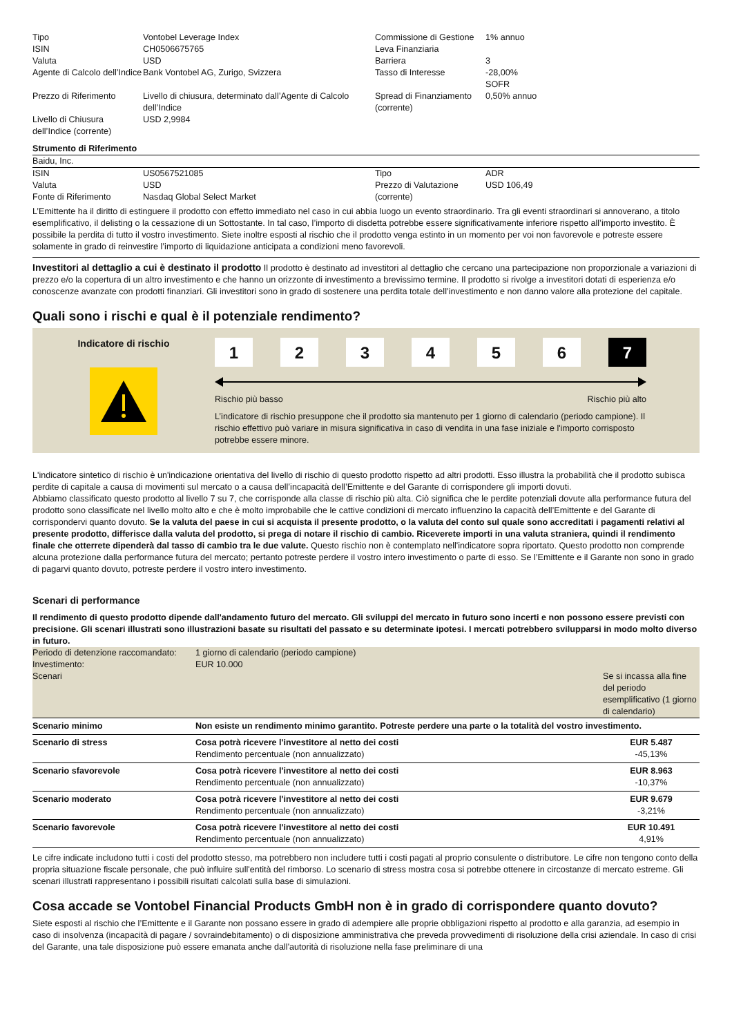| Tipo ISIN Valuta Agente di Calcolo dell’Indice | Vontobel Leverage Index CH0506675765 USD Bank Vontobel AG, Zurigo, Svizzera | Commissione di Gestione Leva Finanziaria Barriera Tasso di Interesse | 1% annuo 3 -28,00% SOFR |
| Prezzo di Riferimento | Livello di chiusura, determinato dall’Agente di Calcolo dell’Indice | Spread di Finanziamento (corrente) | 0,50% annuo |
| Livello di Chiusura dell’Indice (corrente) | USD 2,9984 | | |
Strumento di Riferimento
Baidu, Inc.
| ISIN Valuta Fonte di Riferimento | US0567521085 USD Nasdaq Global Select Market | Tipo Prezzo di Valutazione (corrente) | ADR USD 106,49 |
L’Emittente ha il diritto di estinguere il prodotto con effetto immediato nel caso in cui abbia luogo un evento straordinario. Tra gli eventi straordinari si annoverano, a titolo esemplificativo, il delisting o la cessazione di un Sottostante. In tal caso, l’importo di disdetta potrebbe essere significativamente inferiore rispetto all’importo investito. È possibile la perdita di tutto il vostro investimento. Siete inoltre esposti al rischio che il prodotto venga estinto in un momento per voi non favorevole e potreste essere solamente in grado di reinvestire l’importo di liquidazione anticipata a condizioni meno favorevoli.
Investitori al dettaglio a cui è destinato il prodotto Il prodotto è destinato ad investitori al dettaglio che cercano una partecipazione non proporzionale a variazioni di prezzo e/o la copertura di un altro investimento e che hanno un orizzonte di investimento a brevissimo termine. Il prodotto si rivolge a investitori dotati di esperienza e/o conoscenze avanzate con prodotti finanziari. Gli investitori sono in grado di sostenere una perdita totale dell’investimento e non danno valore alla protezione del capitale.
Quali sono i rischi e qual è il potenziale rendimento?
Indicatore di rischio
1 2 3 4 5 6 7
Rischio più basso Rischio più alto
L’indicatore di rischio presuppone che il prodotto sia mantenuto per 1 giorno di calendario (periodo campione). Il rischio effettivo può variare in misura significativa in caso di vendita in una fase iniziale e l'importo corrisposto potrebbe essere minore.
L'indicatore sintetico di rischio è un'indicazione orientativa del livello di rischio di questo prodotto rispetto ad altri prodotti. Esso illustra la probabilità che il prodotto subisca perdite di capitale a causa di movimenti sul mercato o a causa dell’incapacità dell’Emittente e del Garante di corrispondere gli importi dovuti.
Abbiamo classificato questo prodotto al livello 7 su 7, che corrisponde alla classe di rischio più alta. Ciò significa che le perdite potenziali dovute alla performance futura del prodotto sono classificate nel livello molto alto e che è molto improbabile che le cattive condizioni di mercato influenzino la capacità dell’Emittente e del Garante di corrispondervi quanto dovuto. Se la valuta del paese in cui si acquista il presente prodotto, o la valuta del conto sul quale sono accreditati i pagamenti relativi al presente prodotto, differisce dalla valuta del prodotto, si prega di notare il rischio di cambio. Riceverete importi in una valuta straniera, quindi il rendimento finale che otterrete dipenderà dal tasso di cambio tra le due valute. Questo rischio non è contemplato nell'indicatore sopra riportato. Questo prodotto non comprende alcuna protezione dalla performance futura del mercato; pertanto potreste perdere il vostro intero investimento o parte di esso. Se l’Emittente e il Garante non sono in grado di pagarvi quanto dovuto, potreste perdere il vostro intero investimento.
Scenari di performance
Il rendimento di questo prodotto dipende dall'andamento futuro del mercato. Gli sviluppi del mercato in futuro sono incerti e non possono essere previsti con precisione. Gli scenari illustrati sono illustrazioni basate su risultati del passato e su determinate ipotesi. I mercati potrebbero svilupparsi in modo molto diverso in futuro.
| Periodo di detenzione raccomandato: Investimento: Scenari | 1 giorno di calendario (periodo campione) EUR 10.000 | Se si incassa alla fine del periodo esemplificativo (1 giorno di calendario) |
| Scenario minimo | Non esiste un rendimento minimo garantito. Potreste perdere una parte o la totalità del vostro investimento. | |
| Scenario di stress | Cosa potrà ricevere l'investitore al netto dei costi Rendimento percentuale (non annualizzato) | EUR 5.487 -45,13% |
| Scenario sfavorevole | Cosa potrà ricevere l'investitore al netto dei costi Rendimento percentuale (non annualizzato) | EUR 8.963 -10,37% |
| Scenario moderato | Cosa potrà ricevere l'investitore al netto dei costi Rendimento percentuale (non annualizzato) | EUR 9.679 -3,21% |
| Scenario favorevole | Cosa potrà ricevere l'investitore al netto dei costi Rendimento percentuale (non annualizzato) | EUR 10.491 4,91% |
Le cifre indicate includono tutti i costi del prodotto stesso, ma potrebbero non includere tutti i costi pagati al proprio consulente o distributore. Le cifre non tengono conto della propria situazione fiscale personale, che può influire sull'entità del rimborso. Lo scenario di stress mostra cosa si potrebbe ottenere in circostanze di mercato estreme. Gli scenari illustrati rappresentano i possibili risultati calcolati sulla base di simulazioni.
Cosa accade se Vontobel Financial Products GmbH non è in grado di corrispondere quanto dovuto?
Siete esposti al rischio che l’Emittente e il Garante non possano essere in grado di adempiere alle proprie obbligazioni rispetto al prodotto e alla garanzia, ad esempio in caso di insolvenza (incapacità di pagare / sovraindebitamento) o di disposizione amministrativa che preveda provvedimenti di risoluzione della crisi aziendale. In caso di crisi del Garante, una tale disposizione può essere emanata anche dall'autorità di risoluzione nella fase preliminare di una